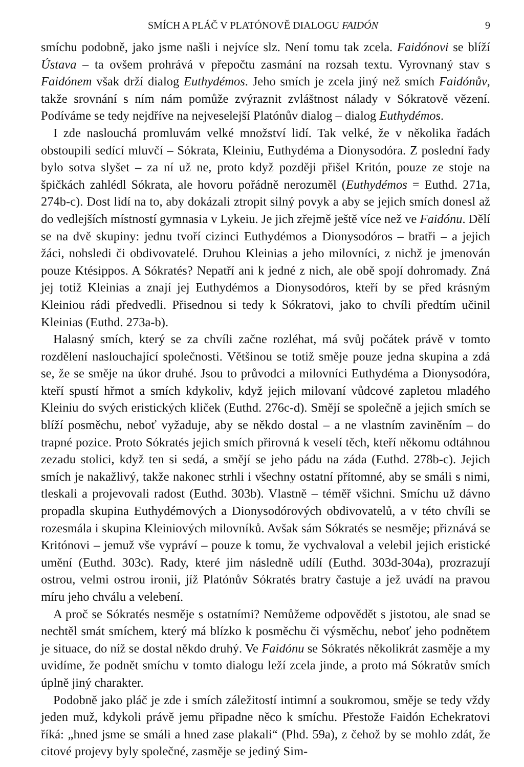SMÍCH A PLÁČ V PLATÓNOVĚ DIALOGU FAIDÓN 9
smíchu podobně, jako jsme našli i nejvíce slz. Není tomu tak zcela. Faidónovi se blíží Ústava – ta ovšem prohrává v přepočtu zasmání na rozsah textu. Vyrovnaný stav s Faidónem však drží dialog Euthydémos. Jeho smích je zcela jiný než smích Faidónův, takže srovnání s ním nám pomůže zvýraznit zvláštnost nálady v Sókratově vězení. Podíváme se tedy nejdříve na nejveselejší Platónův dialog – dialog Euthydémos.
I zde naslouchá promluvám velké množství lidí. Tak velké, že v několika řadách obstoupili sedící mluvčí – Sókrata, Kleiniu, Euthydéma a Dionysodóra. Z poslední řady bylo sotva slyšet – za ní už ne, proto když později přišel Kritón, pouze ze stoje na špičkách zahlédl Sókrata, ale hovoru pořádně nerozuměl (Euthydémos = Euthd. 271a, 274b-c). Dost lidí na to, aby dokázali ztropit silný povyk a aby se jejich smích donesl až do vedlejších místností gymnasia v Lykeiu. Je jich zřejmě ještě více než ve Faidónu. Dělí se na dvě skupiny: jednu tvoří cizinci Euthydémos a Dionysodóros – bratři – a jejich žáci, nohsledi či obdivovatelé. Druhou Kleinias a jeho milovníci, z nichž je jmenován pouze Ktésippos. A Sókratés? Nepatří ani k jedné z nich, ale obě spojí dohromady. Zná jej totiž Kleinias a znají jej Euthydémos a Dionysodóros, kteří by se před krásným Kleiniou rádi předvedli. Přisednou si tedy k Sókratovi, jako to chvíli předtím učinil Kleinias (Euthd. 273a-b).
Halasný smích, který se za chvíli začne rozléhat, má svůj počátek právě v tomto rozdělení naslouchající společnosti. Většinou se totiž směje pouze jedna skupina a zdá se, že se směje na úkor druhé. Jsou to průvodci a milovníci Euthydéma a Dionysodóra, kteří spustí hřmot a smích kdykoliv, když jejich milovaní vůdcové zapletou mladého Kleiniu do svých eristických kliček (Euthd. 276c-d). Smějí se společně a jejich smích se blíží posměchu, neboť vyžaduje, aby se někdo dostal – a ne vlastním zaviněním – do trapné pozice. Proto Sókratés jejich smích přirovná k veselí těch, kteří někomu odtáhnou zezadu stolici, když ten si sedá, a smějí se jeho pádu na záda (Euthd. 278b-c). Jejich smích je nakažlivý, takže nakonec strhli i všechny ostatní přítomné, aby se smáli s nimi, tleskali a projevovali radost (Euthd. 303b). Vlastně – téměř všichni. Smíchu už dávno propadla skupina Euthydémových a Dionysodórových obdivovatelů, a v této chvíli se rozesmála i skupina Kleiniových milovníků. Avšak sám Sókratés se nesměje; přiznává se Kritónovi – jemuž vše vypráví – pouze k tomu, že vychvaloval a velebil jejich eristické umění (Euthd. 303c). Rady, které jim následně udílí (Euthd. 303d-304a), prozrazují ostrou, velmi ostrou ironii, jíž Platónův Sókratés bratry častuje a jež uvádí na pravou míru jeho chválu a velebení.
A proč se Sókratés nesměje s ostatními? Nemůžeme odpovědět s jistotou, ale snad se nechtěl smát smíchem, který má blízko k posměchu či výsměchu, neboť jeho podnětem je situace, do níž se dostal někdo druhý. Ve Faidónu se Sókratés několikrát zasměje a my uvidíme, že podnět smíchu v tomto dialogu leží zcela jinde, a proto má Sókratův smích úplně jiný charakter.
Podobně jako pláč je zde i smích záležitostí intimní a soukromou, směje se tedy vždy jeden muž, kdykoli právě jemu připadne něco k smíchu. Přestože Faidón Echekratovi říká: „hned jsme se smáli a hned zase plakali“ (Phd. 59a), z čehož by se mohlo zdát, že citové projevy byly společné, zasměje se jediný Sim-